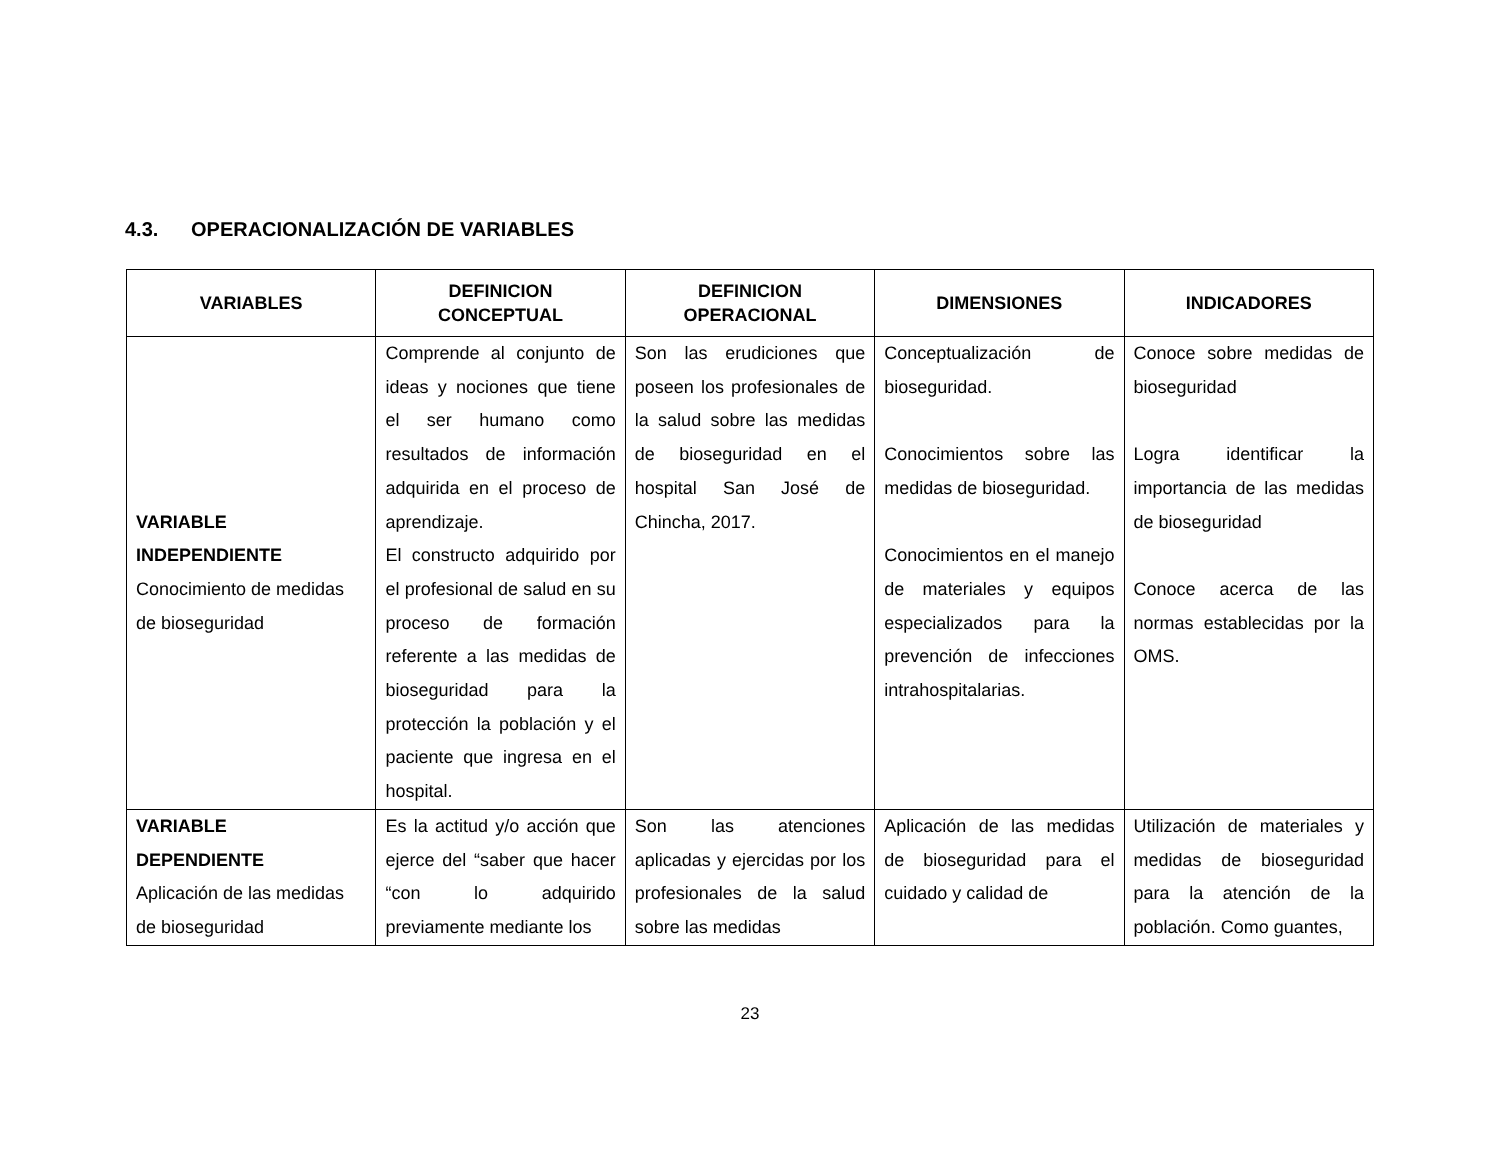4.3. OPERACIONALIZACIÓN DE VARIABLES
| VARIABLES | DEFINICION CONCEPTUAL | DEFINICION OPERACIONAL | DIMENSIONES | INDICADORES |
| --- | --- | --- | --- | --- |
| VARIABLE INDEPENDIENTE Conocimiento de medidas de bioseguridad | Comprende al conjunto de ideas y nociones que tiene el ser humano como resultados de información adquirida en el proceso de aprendizaje. El constructo adquirido por el profesional de salud en su proceso de formación referente a las medidas de bioseguridad para la protección la población y el paciente que ingresa en el hospital. | Son las erudiciones que poseen los profesionales de la salud sobre las medidas de bioseguridad en el hospital San José de Chincha, 2017. | Conceptualización de bioseguridad. Conocimientos sobre las medidas de bioseguridad. Conocimientos en el manejo de materiales y equipos especializados para la prevención de infecciones intrahospitalarias. | Conoce sobre medidas de bioseguridad Logra identificar la importancia de las medidas de bioseguridad Conoce acerca de las normas establecidas por la OMS. |
| VARIABLE DEPENDIENTE Aplicación de las medidas de bioseguridad | Es la actitud y/o acción que ejerce del “saber que hacer “con lo adquirido previamente mediante los | Son las atenciones aplicadas y ejercidas por los profesionales de la salud sobre las medidas | Aplicación de las medidas de bioseguridad para el cuidado y calidad de | Utilización de materiales y medidas de bioseguridad para la atención de la población. Como guantes, |
23